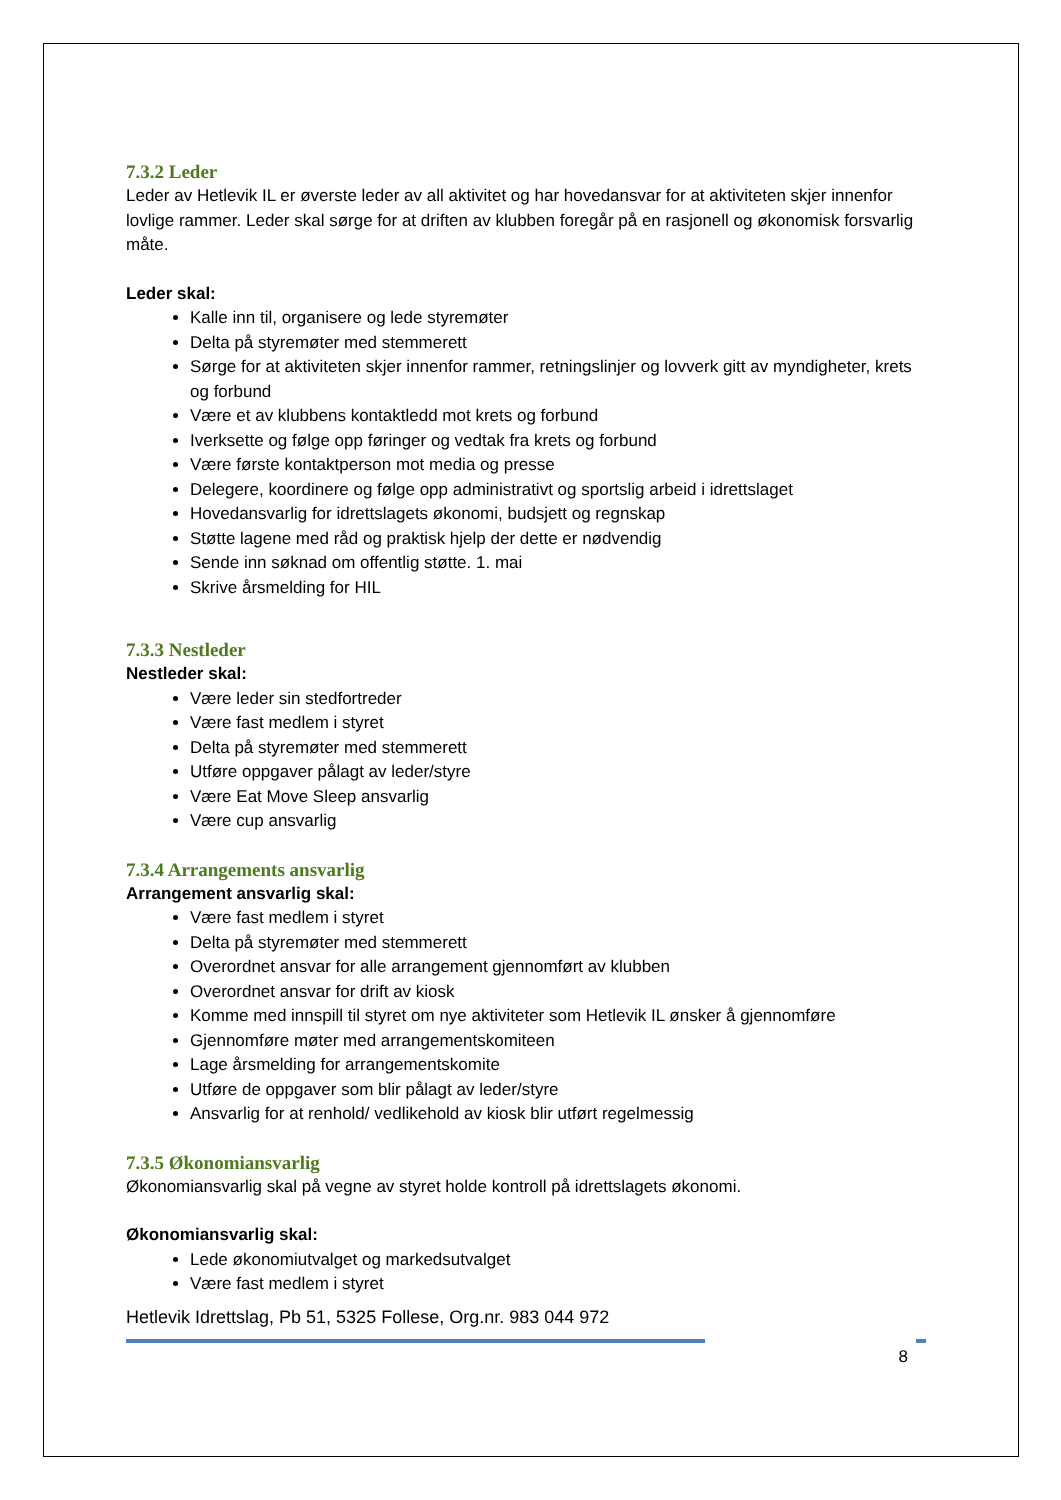7.3.2 Leder
Leder av Hetlevik IL er øverste leder av all aktivitet og har hovedansvar for at aktiviteten skjer innenfor lovlige rammer. Leder skal sørge for at driften av klubben foregår på en rasjonell og økonomisk forsvarlig måte.
Leder skal:
Kalle inn til, organisere og lede styremøter
Delta på styremøter med stemmerett
Sørge for at aktiviteten skjer innenfor rammer, retningslinjer og lovverk gitt av myndigheter, krets og forbund
Være et av klubbens kontaktledd mot krets og forbund
Iverksette og følge opp føringer og vedtak fra krets og forbund
Være første kontaktperson mot media og presse
Delegere, koordinere og følge opp administrativt og sportslig arbeid i idrettslaget
Hovedansvarlig for idrettslagets økonomi, budsjett og regnskap
Støtte lagene med råd og praktisk hjelp der dette er nødvendig
Sende inn søknad om offentlig støtte. 1. mai
Skrive årsmelding for HIL
7.3.3 Nestleder
Nestleder skal:
Være leder sin stedfortreder
Være fast medlem i styret
Delta på styremøter med stemmerett
Utføre oppgaver pålagt av leder/styre
Være Eat Move Sleep ansvarlig
Være cup ansvarlig
7.3.4 Arrangements ansvarlig
Arrangement ansvarlig skal:
Være fast medlem i styret
Delta på styremøter med stemmerett
Overordnet ansvar for alle arrangement gjennomført av klubben
Overordnet ansvar for drift av kiosk
Komme med innspill til styret om nye aktiviteter som Hetlevik IL ønsker å gjennomføre
Gjennomføre møter med arrangementskomiteen
Lage årsmelding for arrangementskomite
Utføre de oppgaver som blir pålagt av leder/styre
Ansvarlig for at renhold/ vedlikehold av kiosk blir utført regelmessig
7.3.5 Økonomiansvarlig
Økonomiansvarlig skal på vegne av styret holde kontroll på idrettslagets økonomi.
Økonomiansvarlig skal:
Lede økonomiutvalget og markedsutvalget
Være fast medlem i styret
Hetlevik Idrettslag, Pb 51, 5325 Follese, Org.nr. 983 044 972
8